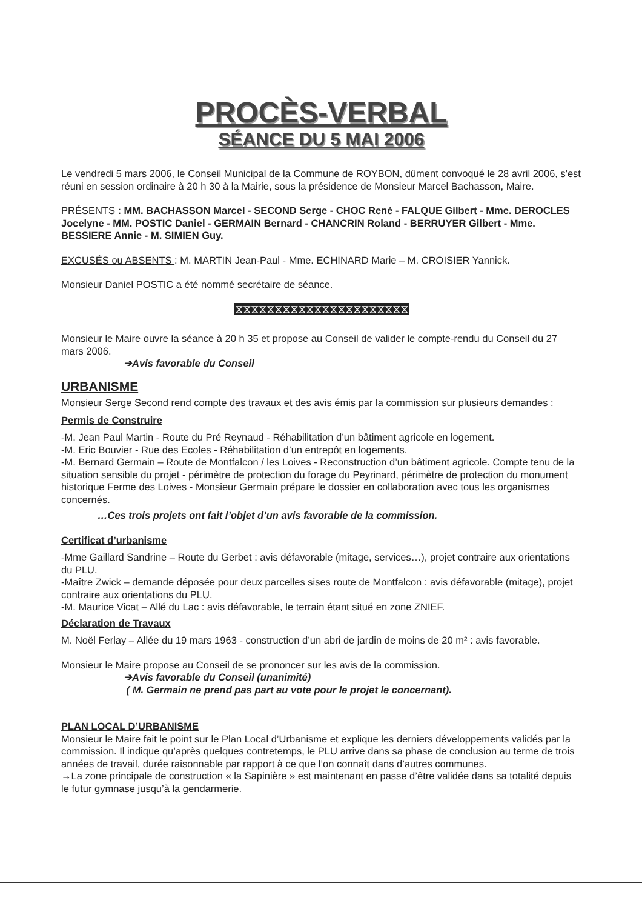PROCÈS-VERBAL
SÉANCE DU 5 MAI 2006
Le vendredi 5 mars 2006, le Conseil Municipal de la Commune de ROYBON, dûment convoqué le 28 avril 2006, s'est réuni en session ordinaire à 20 h 30 à la Mairie, sous la présidence de Monsieur Marcel Bachasson, Maire.
PRÉSENTS : MM. BACHASSON Marcel - SECOND Serge - CHOC René - FALQUE Gilbert - Mme. DEROCLES Jocelyne - MM. POSTIC Daniel - GERMAIN Bernard - CHANCRIN Roland - BERRUYER Gilbert - Mme. BESSIERE Annie - M. SIMIEN Guy.
EXCUSÉS ou ABSENTS : M. MARTIN Jean-Paul - Mme. ECHINARD Marie – M. CROISIER Yannick.
Monsieur Daniel POSTIC a été nommé secrétaire de séance.
⧖⧖⧖⧖⧖⧖⧖⧖⧖⧖⧖⧖⧖⧖⧖⧖⧖⧖⧖⧖⧖⧖
Monsieur le Maire ouvre la séance à 20 h 35 et propose au Conseil de valider le compte-rendu du Conseil du 27 mars 2006.
➔Avis favorable du Conseil
URBANISME
Monsieur Serge Second rend compte des travaux et des avis émis par la commission sur plusieurs demandes :
Permis de Construire
-M. Jean Paul Martin - Route du Pré Reynaud - Réhabilitation d’un bâtiment agricole en logement.
-M. Eric Bouvier - Rue des Ecoles - Réhabilitation d’un entrepôt en logements.
-M. Bernard Germain – Route de Montfalcon / les Loives - Reconstruction d’un bâtiment agricole. Compte tenu de la situation sensible du projet - périmètre de protection du forage du Peyrinard, périmètre de protection du monument historique Ferme des Loives - Monsieur Germain prépare le dossier en collaboration avec tous les organismes concernés.
…Ces trois projets ont fait l’objet d’un avis favorable de la commission.
Certificat d’urbanisme
-Mme Gaillard Sandrine – Route du Gerbet : avis défavorable (mitage, services…), projet contraire aux orientations du PLU.
-Maître Zwick – demande déposée pour deux parcelles sises route de Montfalcon : avis défavorable (mitage), projet contraire aux orientations du PLU.
-M. Maurice Vicat – Allé du Lac : avis défavorable, le terrain étant situé en zone ZNIEF.
Déclaration de Travaux
M. Noël Ferlay – Allée du 19 mars 1963 - construction d’un abri de jardin de moins de 20 m² : avis favorable.
Monsieur le Maire propose au Conseil de se prononcer sur les avis de la commission.
➔Avis favorable du Conseil (unanimité)
( M. Germain ne prend pas part au vote pour le projet le concernant).
PLAN LOCAL D’URBANISME
Monsieur le Maire fait le point sur le Plan Local d’Urbanisme et explique les derniers développements validés par la commission. Il indique qu’après quelques contretemps, le PLU arrive dans sa phase de conclusion au terme de trois années de travail, durée raisonnable par rapport à ce que l’on connaît dans d’autres communes.
→La zone principale de construction « la Sapinière » est maintenant en passe d’être validée dans sa totalité depuis le futur gymnase jusqu’à la gendarmerie.